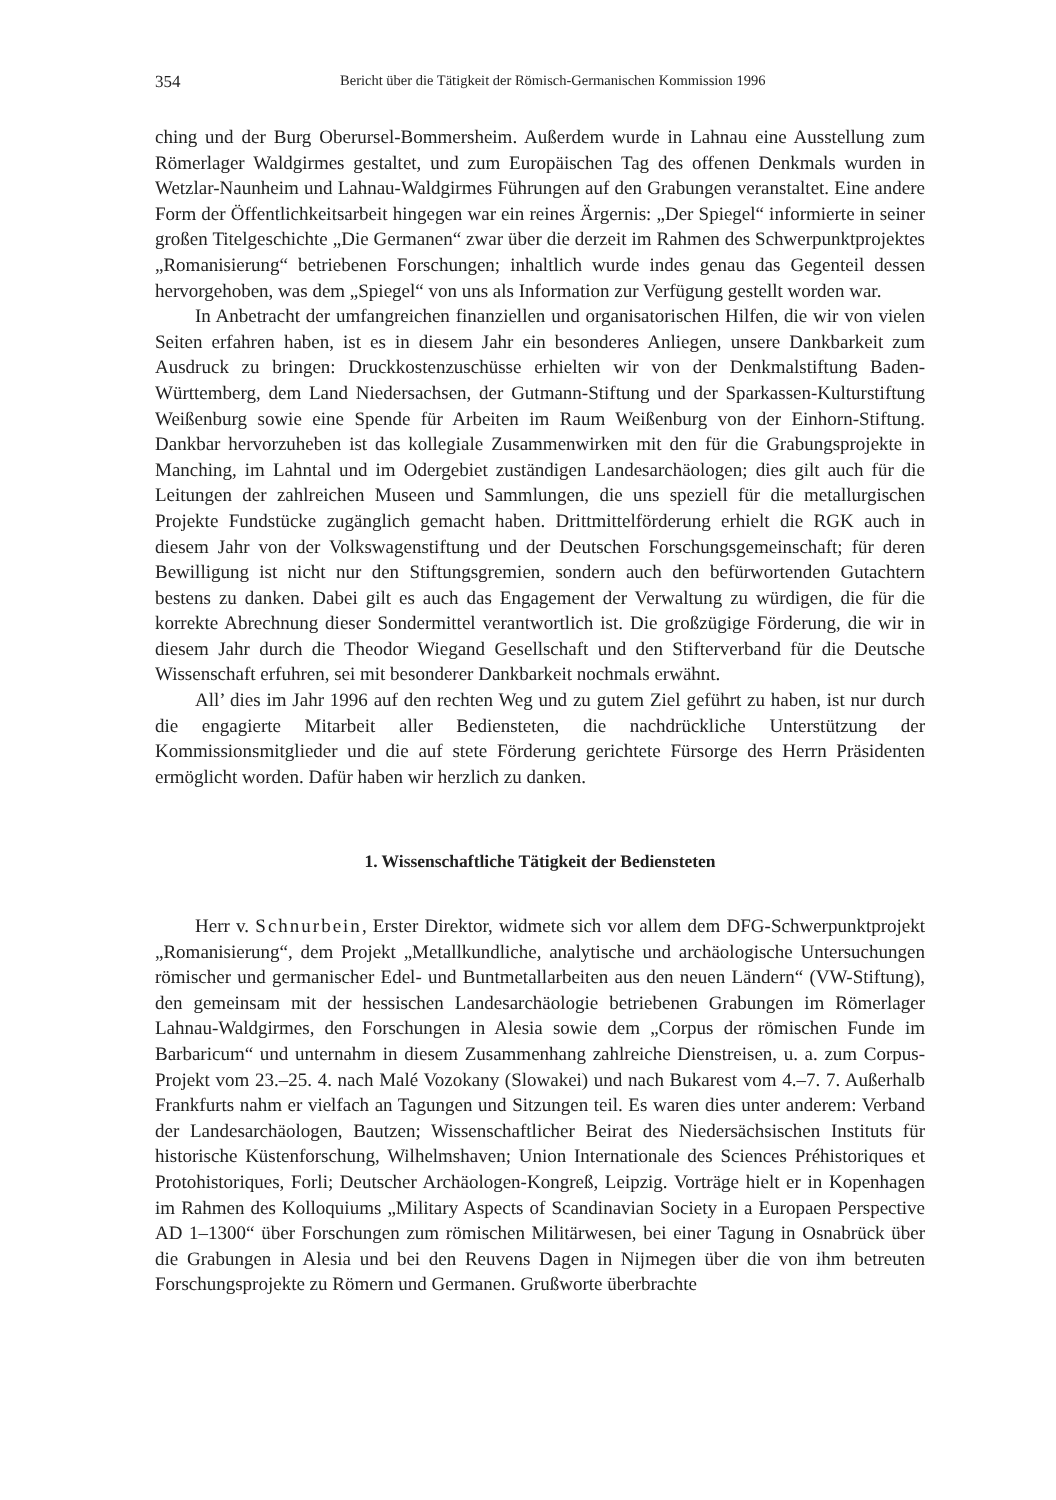354 Bericht über die Tätigkeit der Römisch-Germanischen Kommission 1996
ching und der Burg Oberursel-Bommersheim. Außerdem wurde in Lahnau eine Ausstellung zum Römerlager Waldgirmes gestaltet, und zum Europäischen Tag des offenen Denkmals wurden in Wetzlar-Naunheim und Lahnau-Waldgirmes Führungen auf den Grabungen veranstaltet. Eine andere Form der Öffentlichkeitsarbeit hingegen war ein reines Ärgernis: „Der Spiegel“ informierte in seiner großen Titelgeschichte „Die Germanen“ zwar über die derzeit im Rahmen des Schwerpunktprojektes „Romanisierung“ betriebenen Forschungen; inhaltlich wurde indes genau das Gegenteil dessen hervorgehoben, was dem „Spiegel“ von uns als Information zur Verfügung gestellt worden war.
In Anbetracht der umfangreichen finanziellen und organisatorischen Hilfen, die wir von vielen Seiten erfahren haben, ist es in diesem Jahr ein besonderes Anliegen, unsere Dankbarkeit zum Ausdruck zu bringen: Druckkostenzuschüsse erhielten wir von der Denkmalstiftung Baden-Württemberg, dem Land Niedersachsen, der Gutmann-Stiftung und der Sparkassen-Kulturstiftung Weißenburg sowie eine Spende für Arbeiten im Raum Weißenburg von der Einhorn-Stiftung. Dankbar hervorzuheben ist das kollegiale Zusammenwirken mit den für die Grabungsprojekte in Manching, im Lahntal und im Odergebiet zuständigen Landesarchäologen; dies gilt auch für die Leitungen der zahlreichen Museen und Sammlungen, die uns speziell für die metallurgischen Projekte Fundstücke zugänglich gemacht haben. Drittmittelförderung erhielt die RGK auch in diesem Jahr von der Volkswagenstiftung und der Deutschen Forschungsgemeinschaft; für deren Bewilligung ist nicht nur den Stiftungsgremien, sondern auch den befürwortenden Gutachtern bestens zu danken. Dabei gilt es auch das Engagement der Verwaltung zu würdigen, die für die korrekte Abrechnung dieser Sondermittel verantwortlich ist. Die großzügige Förderung, die wir in diesem Jahr durch die Theodor Wiegand Gesellschaft und den Stifterverband für die Deutsche Wissenschaft erfuhren, sei mit besonderer Dankbarkeit nochmals erwähnt.
All’ dies im Jahr 1996 auf den rechten Weg und zu gutem Ziel geführt zu haben, ist nur durch die engagierte Mitarbeit aller Bediensteten, die nachdrückliche Unterstützung der Kommissionsmitglieder und die auf stete Förderung gerichtete Fürsorge des Herrn Präsidenten ermöglicht worden. Dafür haben wir herzlich zu danken.
1. Wissenschaftliche Tätigkeit der Bediensteten
Herr v. Schnurbein, Erster Direktor, widmete sich vor allem dem DFG-Schwerpunktprojekt „Romanisierung“, dem Projekt „Metallkundliche, analytische und archäologische Untersuchungen römischer und germanischer Edel- und Buntmetallarbeiten aus den neuen Ländern“ (VW-Stiftung), den gemeinsam mit der hessischen Landesarchäologie betriebenen Grabungen im Römerlager Lahnau-Waldgirmes, den Forschungen in Alesia sowie dem „Corpus der römischen Funde im Barbaricum“ und unternahm in diesem Zusammenhang zahlreiche Dienstreisen, u. a. zum Corpus-Projekt vom 23.–25. 4. nach Malé Vozokany (Slowakei) und nach Bukarest vom 4.–7. 7. Außerhalb Frankfurts nahm er vielfach an Tagungen und Sitzungen teil. Es waren dies unter anderem: Verband der Landesarchäologen, Bautzen; Wissenschaftlicher Beirat des Niedersächsischen Instituts für historische Küstenforschung, Wilhelmshaven; Union Internationale des Sciences Préhistoriques et Protohistoriques, Forli; Deutscher Archäologen-Kongreß, Leipzig. Vorträge hielt er in Kopenhagen im Rahmen des Kolloquiums „Military Aspects of Scandinavian Society in a Europaen Perspective AD 1–1300“ über Forschungen zum römischen Militärwesen, bei einer Tagung in Osnabrück über die Grabungen in Alesia und bei den Reuvens Dagen in Nijmegen über die von ihm betreuten Forschungsprojekte zu Römern und Germanen. Grußworte überbrachte